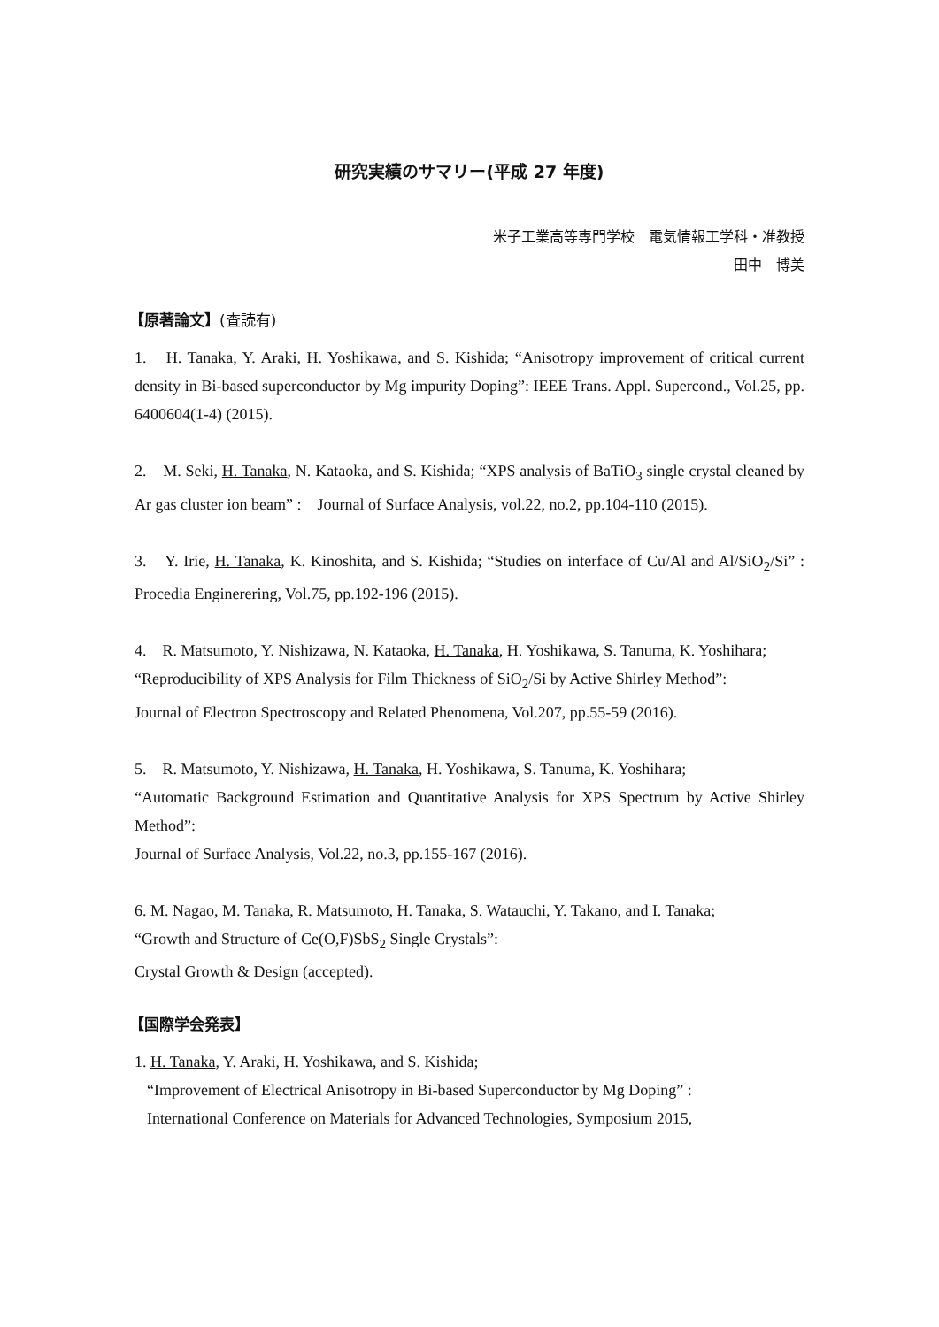研究実績のサマリー(平成 27 年度)
米子工業高等専門学校　電気情報工学科・准教授
田中　博美
【原著論文】(査読有)
1.　H. Tanaka, Y. Araki, H. Yoshikawa, and S. Kishida; “Anisotropy improvement of critical current density in Bi-based superconductor by Mg impurity Doping”: IEEE Trans. Appl. Supercond., Vol.25, pp. 6400604(1-4) (2015).
2.　M. Seki, H. Tanaka, N. Kataoka, and S. Kishida; “XPS analysis of BaTiO<sub>3</sub> single crystal cleaned by Ar gas cluster ion beam” :　Journal of Surface Analysis, vol.22, no.2, pp.104-110 (2015).
3.　Y. Irie, H. Tanaka, K. Kinoshita, and S. Kishida; “Studies on interface of Cu/Al and Al/SiO<sub>2</sub>/Si” : Procedia Enginerering, Vol.75, pp.192-196 (2015).
4.　R. Matsumoto, Y. Nishizawa, N. Kataoka, H. Tanaka, H. Yoshikawa, S. Tanuma, K. Yoshihara;
“Reproducibility of XPS Analysis for Film Thickness of SiO<sub>2</sub>/Si by Active Shirley Method”:
Journal of Electron Spectroscopy and Related Phenomena, Vol.207, pp.55-59 (2016).
5.　R. Matsumoto, Y. Nishizawa, H. Tanaka, H. Yoshikawa, S. Tanuma, K. Yoshihara;
“Automatic Background Estimation and Quantitative Analysis for XPS Spectrum by Active Shirley Method”:
Journal of Surface Analysis, Vol.22, no.3, pp.155-167 (2016).
6. M. Nagao, M. Tanaka, R. Matsumoto, H. Tanaka, S. Watauchi, Y. Takano, and I. Tanaka;
“Growth and Structure of Ce(O,F)SbS<sub>2</sub> Single Crystals”:
Crystal Growth & Design (accepted).
【国際学会発表】
1. H. Tanaka, Y. Araki, H. Yoshikawa, and S. Kishida;
“Improvement of Electrical Anisotropy in Bi-based Superconductor by Mg Doping” :
International Conference on Materials for Advanced Technologies, Symposium 2015,